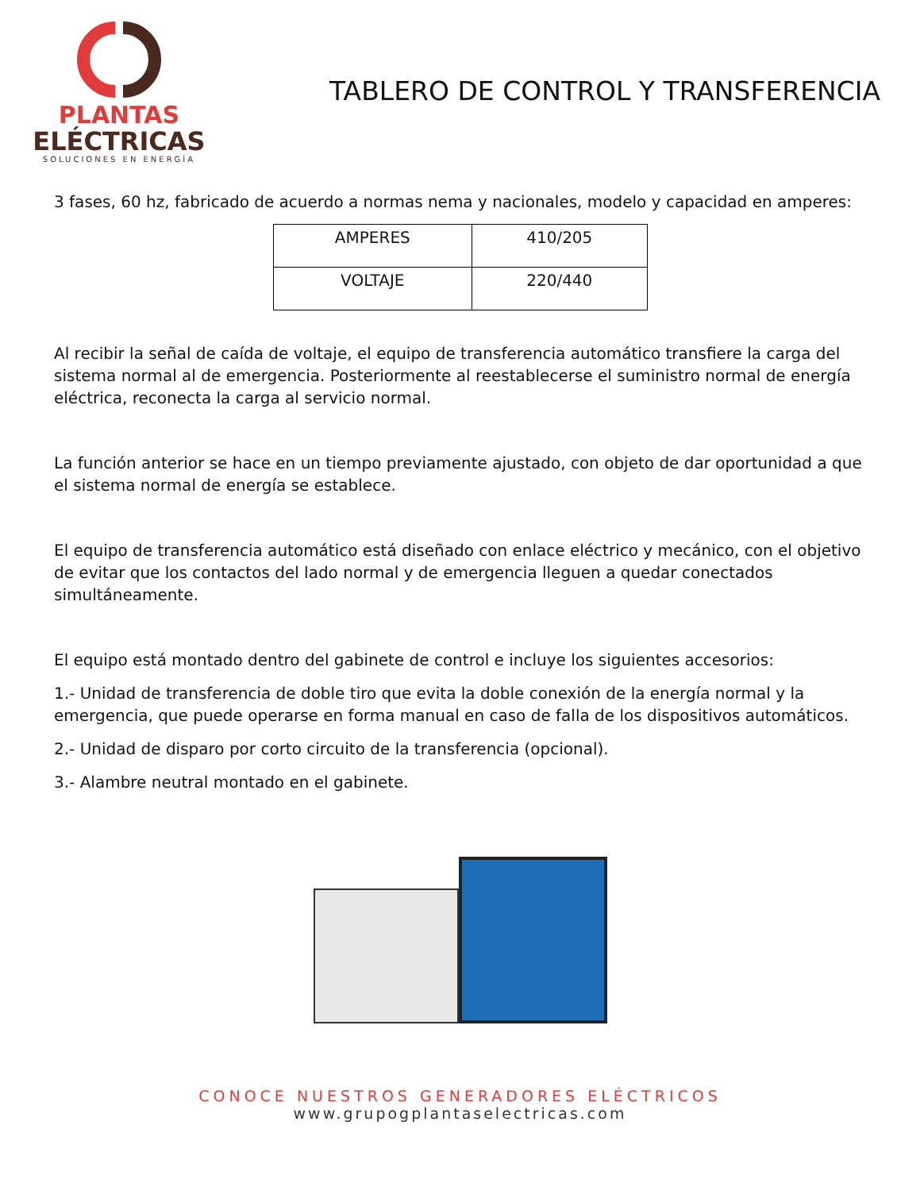PLANTAS
ELÉCTRICAS
SOLUCIONES EN ENERGÍA
TABLERO DE CONTROL Y TRANSFERENCIA
3 fases, 60 hz, fabricado de acuerdo a normas nema y nacionales, modelo y capacidad en amperes:
| AMPERES | 410/205 |
| VOLTAJE | 220/440 |
Al recibir la señal de caída de voltaje, el equipo de transferencia automático transfiere la carga del sistema normal al de emergencia. Posteriormente al reestablecerse el suministro normal de energía eléctrica, reconecta la carga al servicio normal.
La función anterior se hace en un tiempo previamente ajustado, con objeto de dar oportunidad a que el sistema normal de energía se establece.
El equipo de transferencia automático está diseñado con enlace eléctrico y mecánico, con el objetivo de evitar que los contactos del lado normal y de emergencia lleguen a quedar conectados simultáneamente.
El equipo está montado dentro del gabinete de control e incluye los siguientes accesorios:
1.- Unidad de transferencia de doble tiro que evita la doble conexión de la energía normal y la emergencia, que puede operarse en forma manual en caso de falla de los dispositivos automáticos.
2.- Unidad de disparo por corto circuito de la transferencia (opcional).
3.- Alambre neutral montado en el gabinete.
CONOCE NUESTROS GENERADORES ELÉCTRICOS
www.grupogplantaselectricas.com